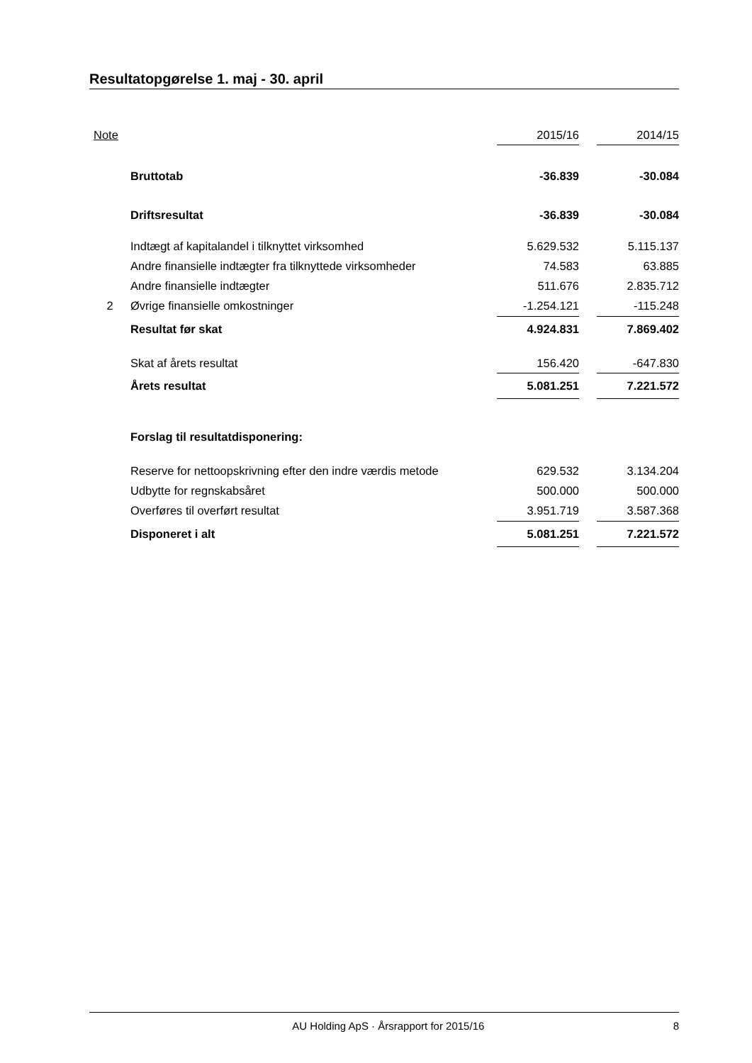Resultatopgørelse 1. maj - 30. april
| Note | | 2015/16 | | 2014/15 |
| --- | --- | --- | --- | --- |
| | Bruttotab | -36.839 | | -30.084 |
| | Driftsresultat | -36.839 | | -30.084 |
| | Indtægt af kapitalandel i tilknyttet virksomhed | 5.629.532 | | 5.115.137 |
| | Andre finansielle indtægter fra tilknyttede virksomheder | 74.583 | | 63.885 |
| | Andre finansielle indtægter | 511.676 | | 2.835.712 |
| 2 | Øvrige finansielle omkostninger | -1.254.121 | | -115.248 |
| | Resultat før skat | 4.924.831 | | 7.869.402 |
| | Skat af årets resultat | 156.420 | | -647.830 |
| | Årets resultat | 5.081.251 | | 7.221.572 |
| | Forslag til resultatdisponering: | | | |
| | Reserve for nettoopskrivning efter den indre værdis metode | 629.532 | | 3.134.204 |
| | Udbytte for regnskabsåret | 500.000 | | 500.000 |
| | Overføres til overført resultat | 3.951.719 | | 3.587.368 |
| | Disponeret i alt | 5.081.251 | | 7.221.572 |
AU Holding ApS · Årsrapport for 2015/16 8